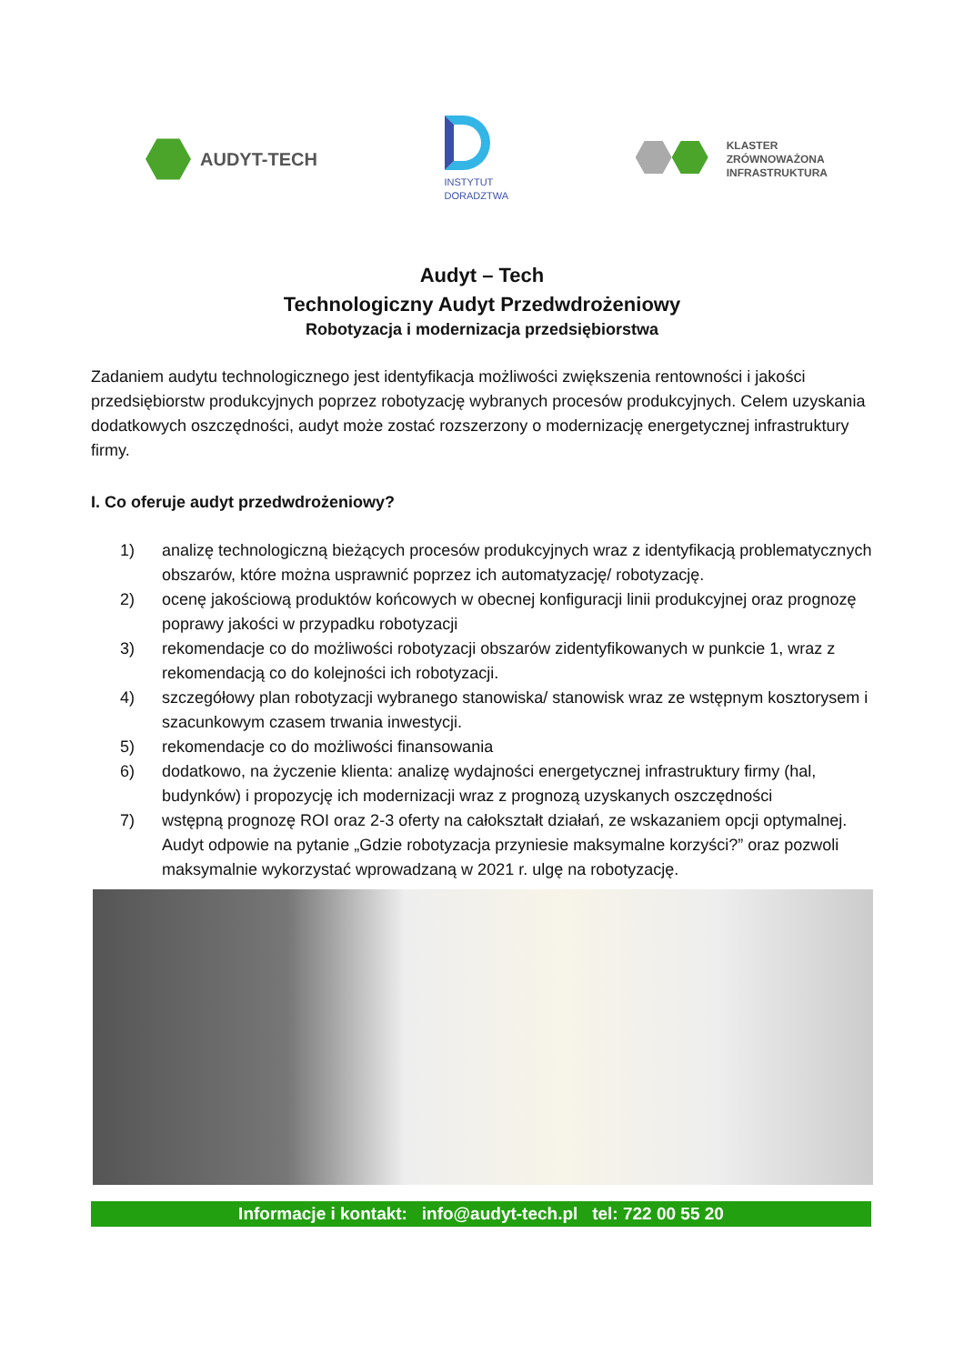AUDYT-TECH
INSTYTUT
DORADZTWA
KLASTER
ZRÓWNOWAŻONA
INFRASTRUKTURA
Audyt – Tech
Technologiczny Audyt Przedwdrożeniowy
Robotyzacja i modernizacja przedsiębiorstwa
Zadaniem audytu technologicznego jest identyfikacja możliwości zwiększenia rentowności i jakości przedsiębiorstw produkcyjnych poprzez robotyzację wybranych procesów produkcyjnych. Celem uzyskania dodatkowych oszczędności, audyt może zostać rozszerzony o modernizację energetycznej infrastruktury firmy.
I. Co oferuje audyt przedwdrożeniowy?
1) analizę technologiczną bieżących procesów produkcyjnych wraz z identyfikacją problematycznych obszarów, które można usprawnić poprzez ich automatyzację/ robotyzację.
2) ocenę jakościową produktów końcowych w obecnej konfiguracji linii produkcyjnej oraz prognozę poprawy jakości w przypadku robotyzacji
3) rekomendacje co do możliwości robotyzacji obszarów zidentyfikowanych w punkcie 1, wraz z rekomendacją co do kolejności ich robotyzacji.
4) szczegółowy plan robotyzacji wybranego stanowiska/ stanowisk wraz ze wstępnym kosztorysem i szacunkowym czasem trwania inwestycji.
5) rekomendacje co do możliwości finansowania
6) dodatkowo, na życzenie klienta: analizę wydajności energetycznej infrastruktury firmy (hal, budynków) i propozycję ich modernizacji wraz z prognozą uzyskanych oszczędności
7) wstępną prognozę ROI oraz 2-3 oferty na całokształt działań, ze wskazaniem opcji optymalnej. Audyt odpowie na pytanie „Gdzie robotyzacja przyniesie maksymalne korzyści?” oraz pozwoli maksymalnie wykorzystać wprowadzaną w 2021 r. ulgę na robotyzację.
Informacje i kontakt: info@audyt-tech.pl tel: 722 00 55 20